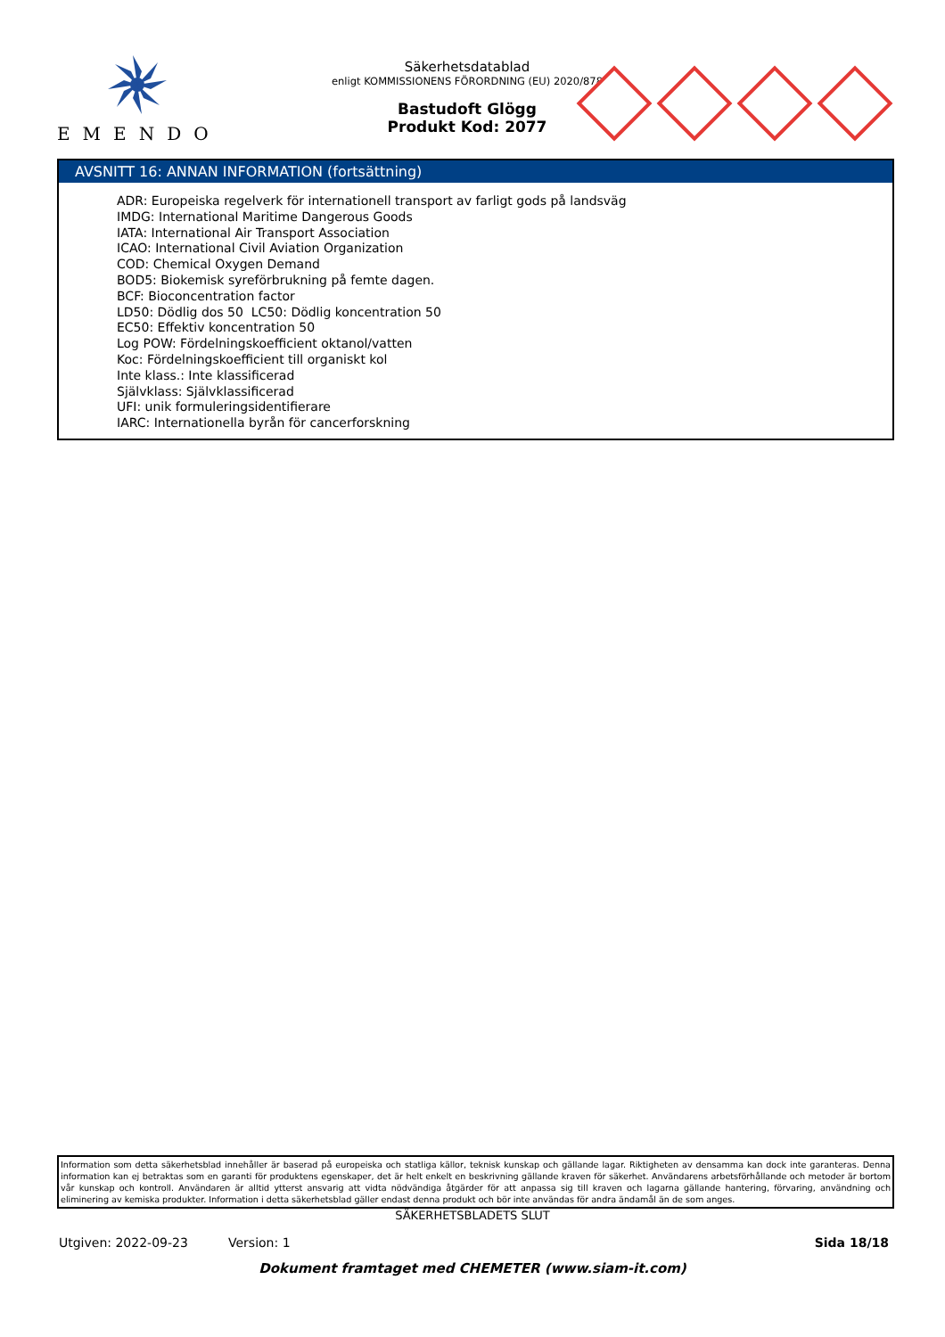EMENDO
Säkerhetsdatablad
enligt KOMMISSIONENS FÖRORDNING (EU) 2020/878
Bastudoft Glögg
Produkt Kod: 2077
AVSNITT 16: ANNAN INFORMATION (fortsättning)
ADR: Europeiska regelverk för internationell transport av farligt gods på landsväg
IMDG: International Maritime Dangerous Goods
IATA: International Air Transport Association
ICAO: International Civil Aviation Organization
COD: Chemical Oxygen Demand
BOD5: Biokemisk syreförbrukning på femte dagen.
BCF: Bioconcentration factor
LD50: Dödlig dos 50 LC50: Dödlig koncentration 50
EC50: Effektiv koncentration 50
Log POW: Fördelningskoefficient oktanol/vatten
Koc: Fördelningskoefficient till organiskt kol
Inte klass.: Inte klassificerad
Självklass: Självklassificerad
UFI: unik formuleringsidentifierare
IARC: Internationella byrån för cancerforskning
Information som detta säkerhetsblad innehåller är baserad på europeiska och statliga källor, teknisk kunskap och gällande lagar. Riktigheten av densamma kan dock inte garanteras. Denna information kan ej betraktas som en garanti för produktens egenskaper, det är helt enkelt en beskrivning gällande kraven för säkerhet. Användarens arbetsförhållande och metoder är bortom vår kunskap och kontroll. Användaren är alltid ytterst ansvarig att vidta nödvändiga åtgärder för att anpassa sig till kraven och lagarna gällande hantering, förvaring, användning och eliminering av kemiska produkter. Information i detta säkerhetsblad gäller endast denna produkt och bör inte användas för andra ändamål än de som anges.
SÄKERHETSBLADETS SLUT
Utgiven: 2022-09-23 Version: 1 Sida 18/18
Dokument framtaget med CHEMETER (www.siam-it.com)